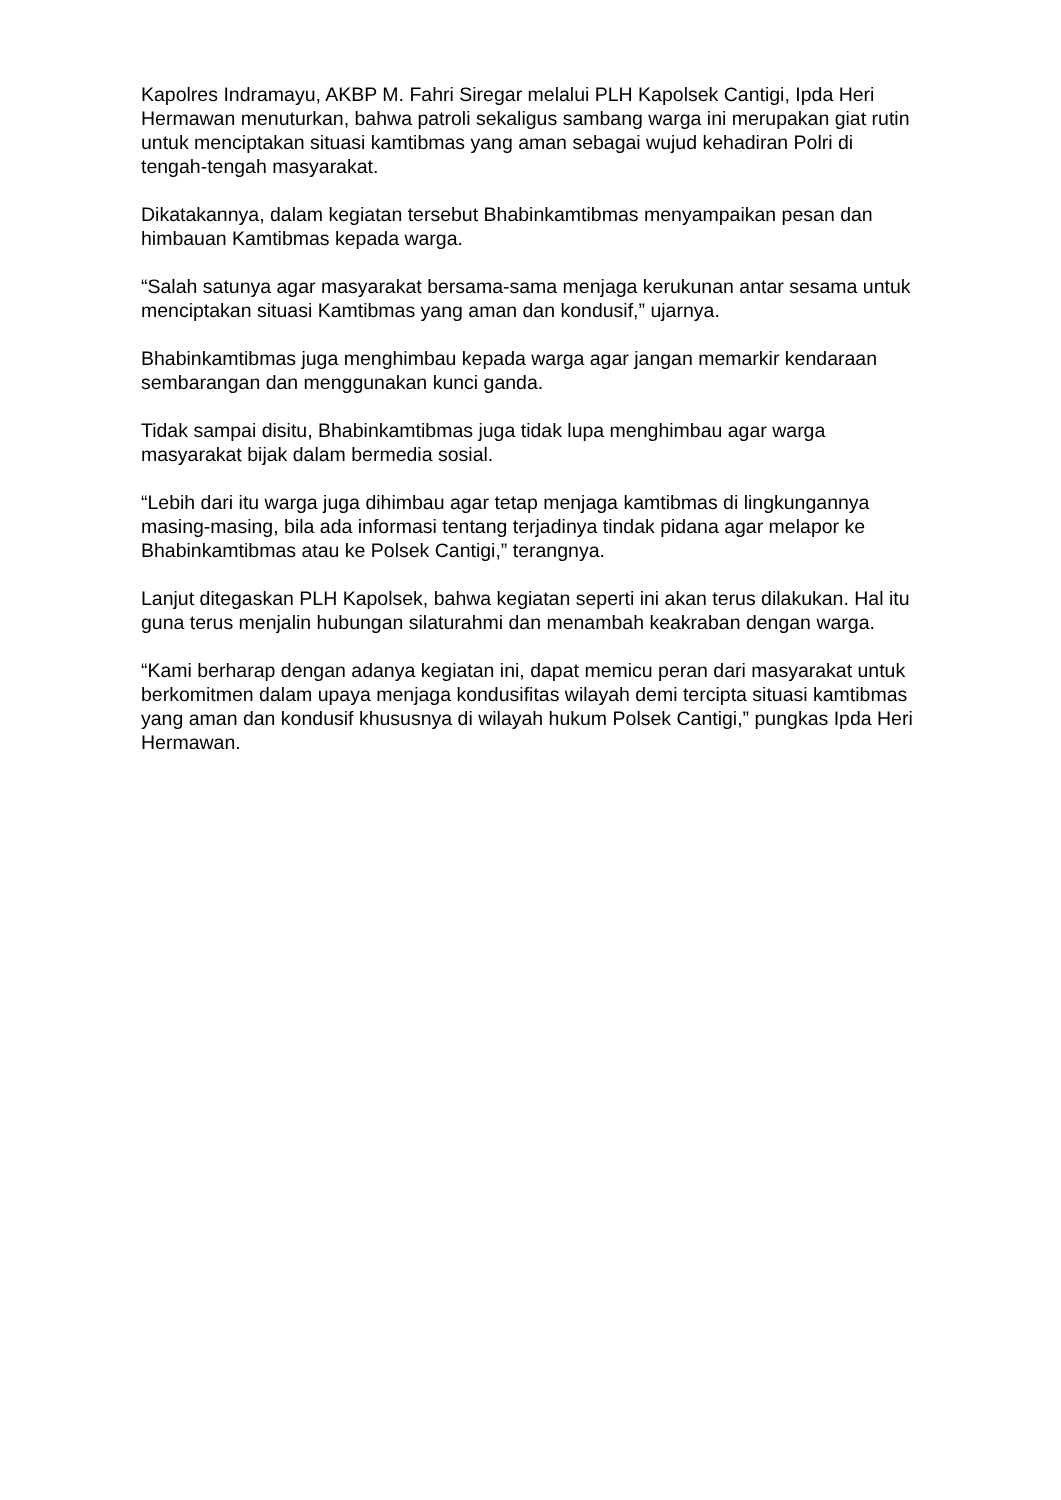Kapolres Indramayu, AKBP M. Fahri Siregar melalui PLH Kapolsek Cantigi, Ipda Heri Hermawan menuturkan, bahwa patroli sekaligus sambang warga ini merupakan giat rutin untuk menciptakan situasi kamtibmas yang aman sebagai wujud kehadiran Polri di tengah-tengah masyarakat.
Dikatakannya, dalam kegiatan tersebut Bhabinkamtibmas menyampaikan pesan dan himbauan Kamtibmas kepada warga.
“Salah satunya agar masyarakat bersama-sama menjaga kerukunan antar sesama untuk menciptakan situasi Kamtibmas yang aman dan kondusif,” ujarnya.
Bhabinkamtibmas juga menghimbau kepada warga agar jangan memarkir kendaraan sembarangan dan menggunakan kunci ganda.
Tidak sampai disitu, Bhabinkamtibmas juga tidak lupa menghimbau agar warga masyarakat bijak dalam bermedia sosial.
“Lebih dari itu warga juga dihimbau agar tetap menjaga kamtibmas di lingkungannya masing-masing, bila ada informasi tentang terjadinya tindak pidana agar melapor ke Bhabinkamtibmas atau ke Polsek Cantigi,” terangnya.
Lanjut ditegaskan PLH Kapolsek, bahwa kegiatan seperti ini akan terus dilakukan. Hal itu guna terus menjalin hubungan silaturahmi dan menambah keakraban dengan warga.
“Kami berharap dengan adanya kegiatan ini, dapat memicu peran dari masyarakat untuk berkomitmen dalam upaya menjaga kondusifitas wilayah demi tercipta situasi kamtibmas yang aman dan kondusif khususnya di wilayah hukum Polsek Cantigi,” pungkas Ipda Heri Hermawan.